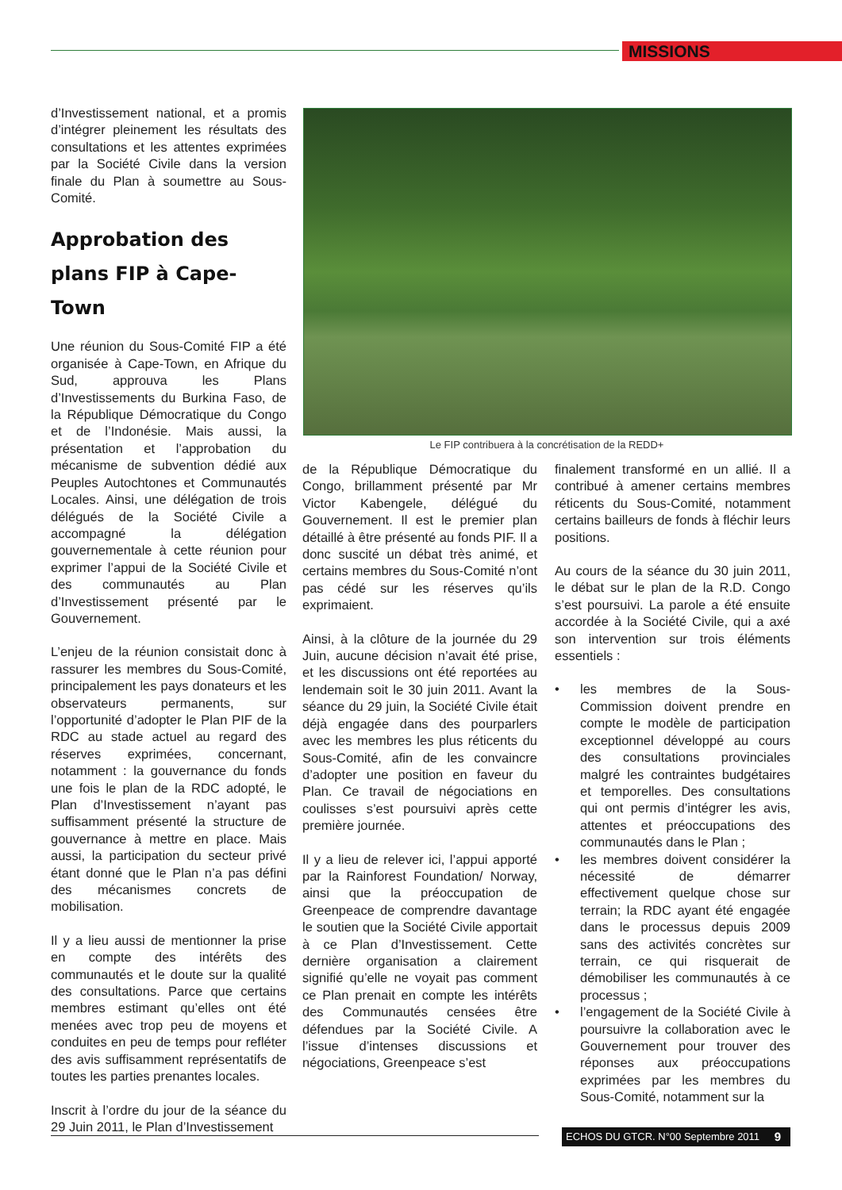MISSIONS
d’Investissement national, et a promis d’intégrer pleinement les résultats des consultations et les attentes exprimées par la Société Civile dans la version finale du Plan à soumettre au Sous-Comité.
Approbation des plans FIP à Cape-Town
Une réunion du Sous-Comité FIP a été organisée à Cape-Town, en Afrique du Sud, approuva les Plans d’Investissements du Burkina Faso, de la République Démocratique du Congo et de l’Indonésie. Mais aussi, la présentation et l’approbation du mécanisme de subvention dédié aux Peuples Autochtones et Communautés Locales. Ainsi, une délégation de trois délégués de la Société Civile a accompagné la délégation gouvernementale à cette réunion pour exprimer l’appui de la Société Civile et des communautés au Plan d’Investissement présenté par le Gouvernement.
L’enjeu de la réunion consistait donc à rassurer les membres du Sous-Comité, principalement les pays donateurs et les observateurs permanents, sur l’opportunité d’adopter le Plan PIF de la RDC au stade actuel au regard des réserves exprimées, concernant, notamment : la gouvernance du fonds une fois le plan de la RDC adopté, le Plan d’Investissement n’ayant pas suffisamment présenté la structure de gouvernance à mettre en place. Mais aussi, la participation du secteur privé étant donné que le Plan n’a pas défini des mécanismes concrets de mobilisation.
Il y a lieu aussi de mentionner la prise en compte des intérêts des communautés et le doute sur la qualité des consultations. Parce que certains membres estimant qu’elles ont été menées avec trop peu de moyens et conduites en peu de temps pour refléter des avis suffisamment représentatifs de toutes les parties prenantes locales.
Inscrit à l’ordre du jour de la séance du 29 Juin 2011, le Plan d’Investissement
Le FIP contribuera à la concrétisation de la REDD+
de la République Démocratique du Congo, brillamment présenté par Mr Victor Kabengele, délégué du Gouvernement. Il est le premier plan détaillé à être présenté au fonds PIF. Il a donc suscité un débat très animé, et certains membres du Sous-Comité n’ont pas cédé sur les réserves qu’ils exprimaient.
Ainsi, à la clôture de la journée du 29 Juin, aucune décision n’avait été prise, et les discussions ont été reportées au lendemain soit le 30 juin 2011. Avant la séance du 29 juin, la Société Civile était déjà engagée dans des pourparlers avec les membres les plus réticents du Sous-Comité, afin de les convaincre d’adopter une position en faveur du Plan. Ce travail de négociations en coulisses s’est poursuivi après cette première journée.
Il y a lieu de relever ici, l’appui apporté par la Rainforest Foundation/ Norway, ainsi que la préoccupation de Greenpeace de comprendre davantage le soutien que la Société Civile apportait à ce Plan d’Investissement. Cette dernière organisation a clairement signifié qu’elle ne voyait pas comment ce Plan prenait en compte les intérêts des Communautés censées être défendues par la Société Civile. A l’issue d’intenses discussions et négociations, Greenpeace s’est
finalement transformé en un allié. Il a contribué à amener certains membres réticents du Sous-Comité, notamment certains bailleurs de fonds à fléchir leurs positions.
Au cours de la séance du 30 juin 2011, le débat sur le plan de la R.D. Congo s’est poursuivi. La parole a été ensuite accordée à la Société Civile, qui a axé son intervention sur trois éléments essentiels :
• les membres de la Sous-Commission doivent prendre en compte le modèle de participation exceptionnel développé au cours des consultations provinciales malgré les contraintes budgétaires et temporelles. Des consultations qui ont permis d’intégrer les avis, attentes et préoccupations des communautés dans le Plan ;
• les membres doivent considérer la nécessité de démarrer effectivement quelque chose sur terrain; la RDC ayant été engagée dans le processus depuis 2009 sans des activités concrètes sur terrain, ce qui risquerait de démobiliser les communautés à ce processus ;
• l’engagement de la Société Civile à poursuivre la collaboration avec le Gouvernement pour trouver des réponses aux préoccupations exprimées par les membres du Sous-Comité, notamment sur la
ECHOS DU GTCR. N°00 Septembre 2011
9